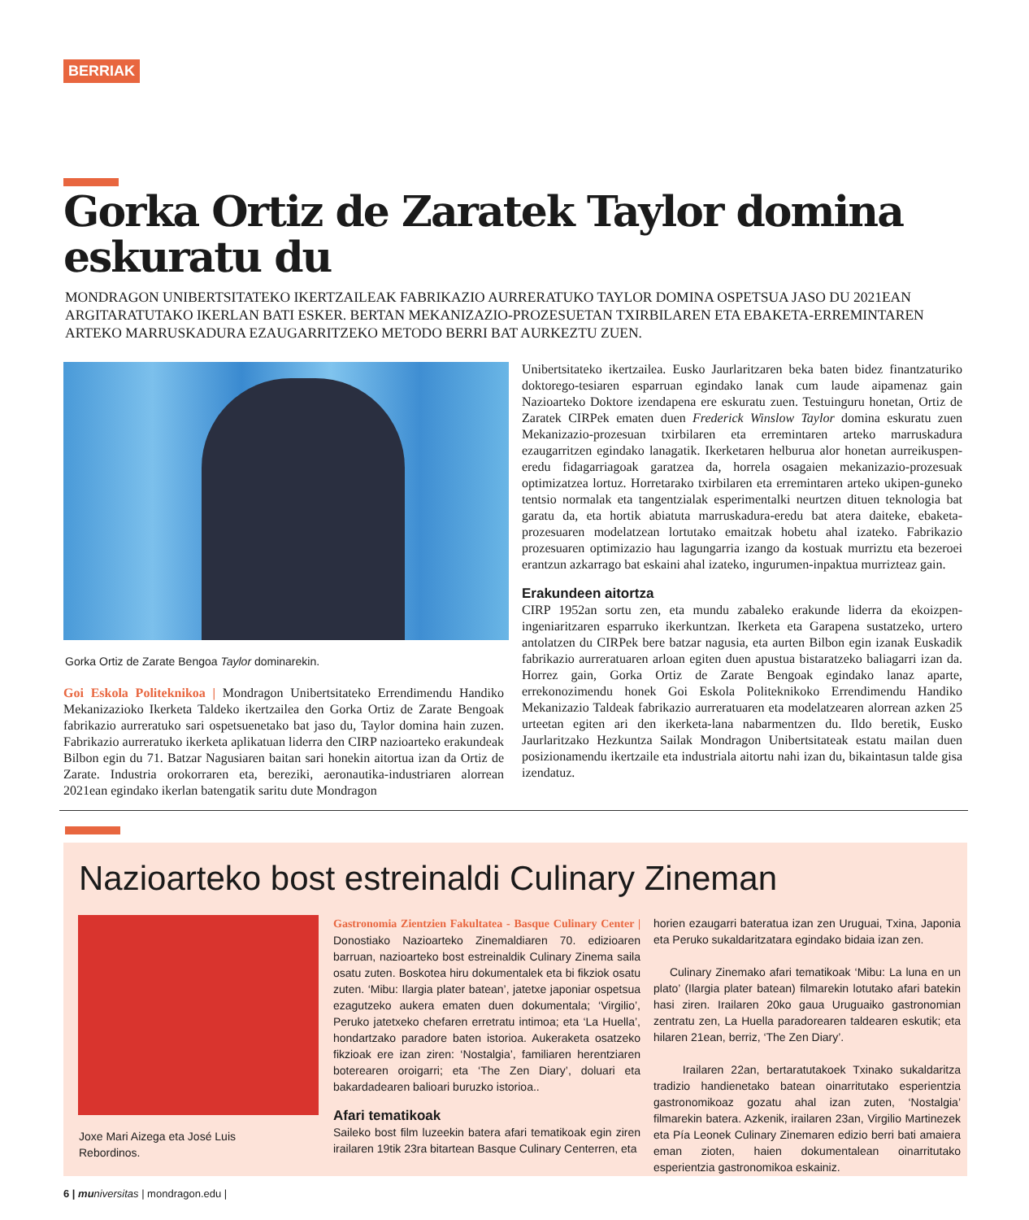BERRIAK
Gorka Ortiz de Zaratek Taylor domina eskuratu du
MONDRAGON UNIBERTSITATEKO IKERTZAILEAK FABRIKAZIO AURRERATUKO TAYLOR DOMINA OSPETSUA JASO DU 2021EAN ARGITARATUTAKO IKERLAN BATI ESKER. BERTAN MEKANIZAZIO-PROZESUETAN TXIRBILAREN ETA EBAKETA-ERREMINTAREN ARTEKO MARRUSKADURA EZAUGARRITZEKO METODO BERRI BAT AURKEZTU ZUEN.
Gorka Ortiz de Zarate Bengoa Taylor dominarekin.
Goi Eskola Politeknikoa | Mondragon Unibertsitateko Errendimendu Handiko Mekanizazioko Ikerketa Taldeko ikertzailea den Gorka Ortiz de Zarate Bengoak fabrikazio aurreratuko sari ospetsuenetako bat jaso du, Taylor domina hain zuzen. Fabrikazio aurreratuko ikerketa aplikatuan liderra den CIRP nazioarteko erakundeak Bilbon egin du 71. Batzar Nagusiaren baitan sari honekin aitortua izan da Ortiz de Zarate. Industria orokorraren eta, bereziki, aeronautika-industriaren alorrean 2021ean egindako ikerlan batengatik saritu dute Mondragon
Unibertsitateko ikertzailea. Eusko Jaurlaritzaren beka baten bidez finantzaturiko doktorego-tesiaren esparruan egindako lanak cum laude aipamenaz gain Nazioarteko Doktore izendapena ere eskuratu zuen. Testuinguru honetan, Ortiz de Zaratek CIRPek ematen duen Frederick Winslow Taylor domina eskuratu zuen Mekanizazio-prozesuan txirbilaren eta erremintaren arteko marruskadura ezaugarritzen egindako lanagatik. Ikerketaren helburua alor honetan aurreikuspen-eredu fidagarriagoak garatzea da, horrela osagaien mekanizazio-prozesuak optimizatzea lortuz. Horretarako txirbilaren eta erremintaren arteko ukipen-guneko tentsio normalak eta tangentzialak esperimentalki neurtzen dituen teknologia bat garatu da, eta hortik abiatuta marruskadura-eredu bat atera daiteke, ebaketa-prozesuaren modelatzean lortutako emaitzak hobetu ahal izateko. Fabrikazio prozesuaren optimizazio hau lagungarria izango da kostuak murriztu eta bezeroei erantzun azkarrago bat eskaini ahal izateko, ingurumen-inpaktua murrizteaz gain.
Erakundeen aitortza
CIRP 1952an sortu zen, eta mundu zabaleko erakunde liderra da ekoizpen-ingeniaritzaren esparruko ikerkuntzan. Ikerketa eta Garapena sustatzeko, urtero antolatzen du CIRPek bere batzar nagusia, eta aurten Bilbon egin izanak Euskadik fabrikazio aurreratuaren arloan egiten duen apustua bistaratzeko baliagarri izan da. Horrez gain, Gorka Ortiz de Zarate Bengoak egindako lanaz aparte, errekonozimendu honek Goi Eskola Politeknikoko Errendimendu Handiko Mekanizazio Taldeak fabrikazio aurreratuaren eta modelatzearen alorrean azken 25 urteetan egiten ari den ikerketa-lana nabarmentzen du. Ildo beretik, Eusko Jaurlaritzako Hezkuntza Sailak Mondragon Unibertsitateak estatu mailan duen posizionamendu ikertzaile eta industriala aitortu nahi izan du, bikaintasun talde gisa izendatuz.
Nazioarteko bost estreinaldi Culinary Zineman
Joxe Mari Aizega eta José Luis Rebordinos.
Gastronomia Zientzien Fakultatea - Basque Culinary Center | Donostiako Nazioarteko Zinemaldiaren 70. edizioaren barruan, nazioarteko bost estreinaldik Culinary Zinema saila osatu zuten. Boskotea hiru dokumentalek eta bi fikziok osatu zuten. ‘Mibu: Ilargia plater batean’, jatetxe japoniar ospetsua ezagutzeko aukera ematen duen dokumentala; ‘Virgilio’, Peruko jatetxeko chefaren erretratu intimoa; eta ‘La Huella’, hondartzako paradore baten istorioa. Aukeraketa osatzeko fikzioak ere izan ziren: ‘Nostalgia’, familiaren herentziaren boterearen oroigarri; eta ‘The Zen Diary’, doluari eta bakardadearen balioari buruzko istorioa..
Afari tematikoak
Saileko bost film luzeekin batera afari tematikoak egin ziren irailaren 19tik 23ra bitartean Basque Culinary Centerren, eta
horien ezaugarri bateratua izan zen Uruguai, Txina, Japonia eta Peruko sukaldaritzatara egindako bidaia izan zen.
Culinary Zinemako afari tematikoak ‘Mibu: La luna en un plato’ (Ilargia plater batean) filmarekin lotutako afari batekin hasi ziren. Irailaren 20ko gaua Uruguaiko gastronomian zentratu zen, La Huella paradorearen taldearen eskutik; eta hilaren 21ean, berriz, ‘The Zen Diary’.
Irailaren 22an, bertaratutakoek Txinako sukaldaritza tradizio handienetako batean oinarritutako esperientzia gastronomikoaz gozatu ahal izan zuten, ‘Nostalgia’ filmarekin batera. Azkenik, irailaren 23an, Virgilio Martinezek eta Pía Leonek Culinary Zinemaren edizio berri bati amaiera eman zioten, haien dokumentalean oinarritutako esperientzia gastronomikoa eskainiz.
6 | mu niversitas | mondragon.edu |